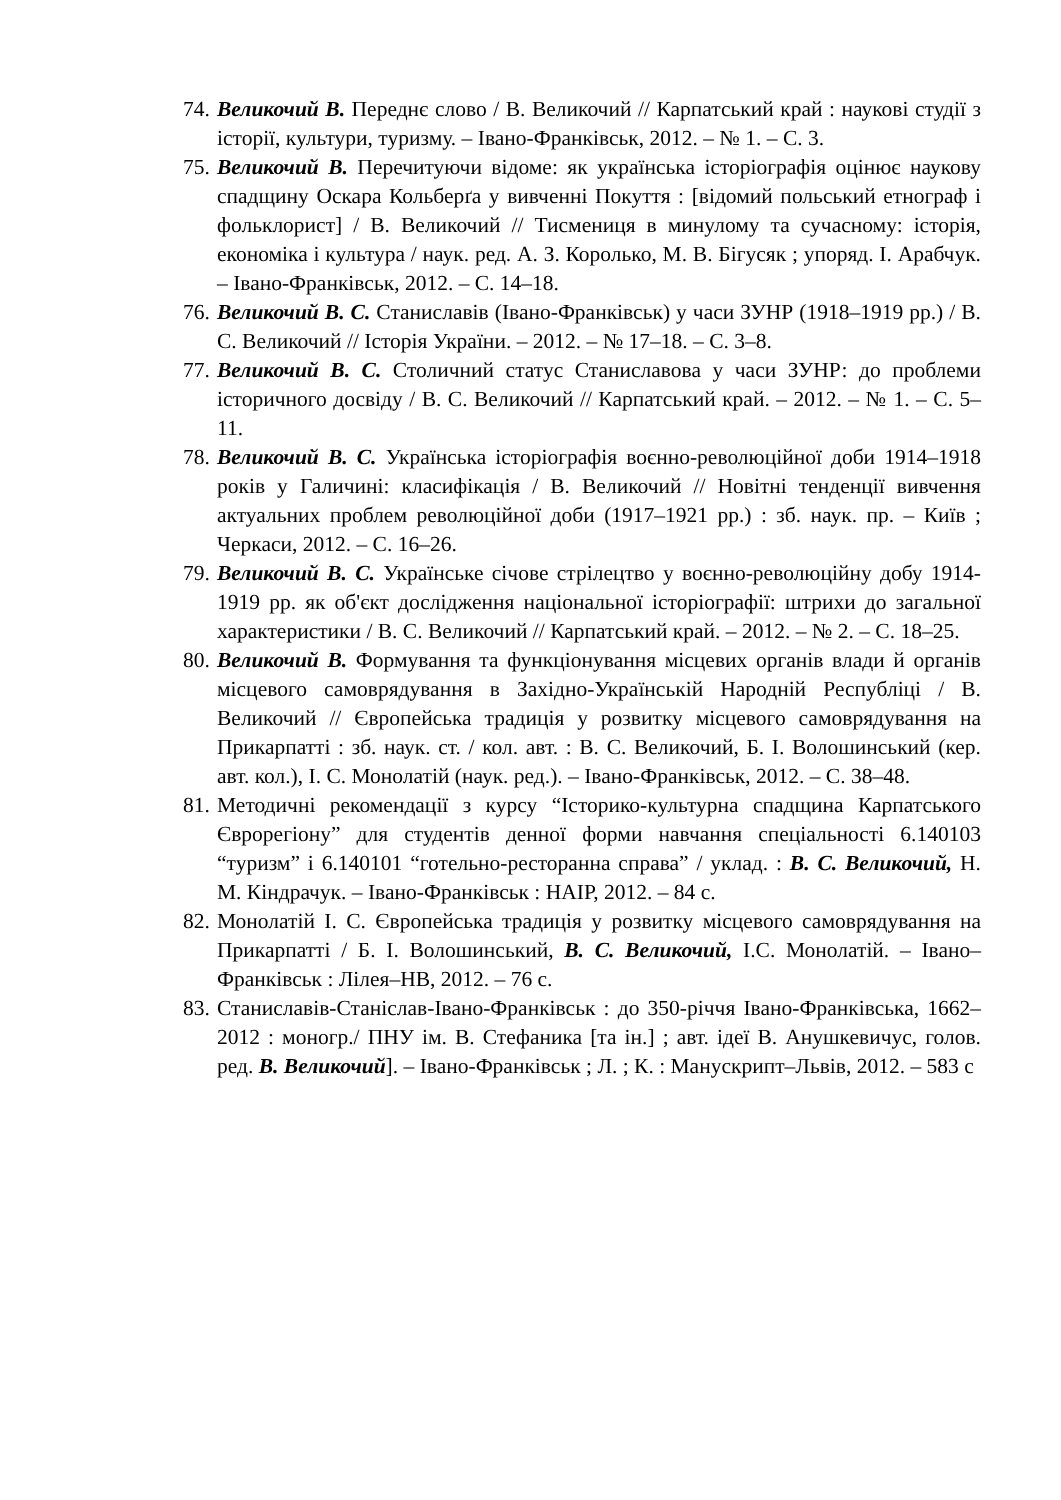74. Великочий В. Переднє слово / В. Великочий // Карпатський край : наукові студії з історії, культури, туризму. – Івано-Франківськ, 2012. – № 1. – С. 3.
75. Великочий В. Перечитуючи відоме: як українська історіографія оцінює наукову спадщину Оскара Кольберґа у вивченні Покуття : [відомий польський етнограф і фольклорист] / В. Великочий // Тисмениця в минулому та сучасному: історія, економіка і культура / наук. ред. А. З. Королько, М. В. Бігусяк ; упоряд. І. Арабчук. – Івано-Франківськ, 2012. – С. 14–18.
76. Великочий В. С. Станиславів (Івано-Франківськ) у часи ЗУНР (1918–1919 рр.) / В. С. Великочий // Історія України. – 2012. – № 17–18. – С. 3–8.
77. Великочий В. С. Столичний статус Станиславова у часи ЗУНР: до проблеми історичного досвіду / В. С. Великочий // Карпатський край. – 2012. – № 1. – С. 5–11.
78. Великочий В. С. Українська історіографія воєнно-революційної доби 1914–1918 років у Галичині: класифікація / В. Великочий // Новітні тенденції вивчення актуальних проблем революційної доби (1917–1921 рр.) : зб. наук. пр. – Київ ; Черкаси, 2012. – С. 16–26.
79. Великочий В. С. Українське січове стрілецтво у воєнно-революційну добу 1914-1919 рр. як об'єкт дослідження національної історіографії: штрихи до загальної характеристики / В. С. Великочий // Карпатський край. – 2012. – № 2. – С. 18–25.
80. Великочий В. Формування та функціонування місцевих органів влади й органів місцевого самоврядування в Західно-Українській Народній Республіці / В. Великочий // Європейська традиція у розвитку місцевого самоврядування на Прикарпатті : зб. наук. ст. / кол. авт. : В. С. Великочий, Б. І. Волошинський (кер. авт. кол.), І. С. Монолатій (наук. ред.). – Івано-Франківськ, 2012. – С. 38–48.
81. Методичні рекомендації з курсу “Історико-культурна спадщина Карпатського Єврорегіону” для студентів денної форми навчання спеціальності 6.140103 “туризм” і 6.140101 “готельно-ресторанна справа” / уклад. : В. С. Великочий, Н. М. Кіндрачук. – Івано-Франківськ : НАІР, 2012. – 84 с.
82. Монолатій І. С. Європейська традиція у розвитку місцевого самоврядування на Прикарпатті / Б. І. Волошинський, В. С. Великочий, І.С. Монолатій. – Івано–Франківськ : Лілея–НВ, 2012. – 76 с.
83. Станиславів-Станіслав-Івано-Франківськ : до 350-річчя Івано-Франківська, 1662–2012 : моногр./ ПНУ ім. В. Стефаника [та ін.] ; авт. ідеї В. Анушкевичус, голов. ред. В. Великочий]. – Івано-Франківськ ; Л. ; К. : Манускрипт–Львів, 2012. – 583 с